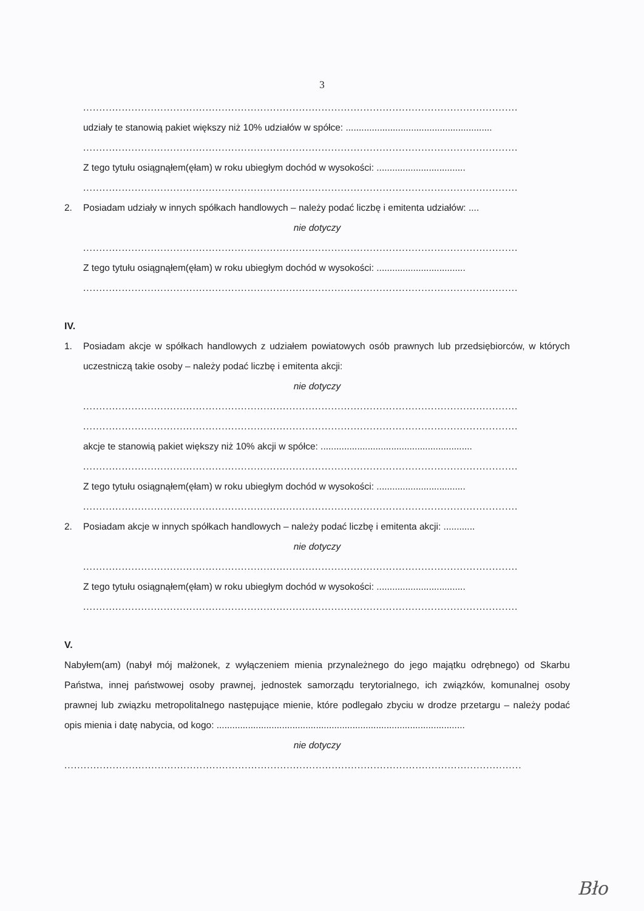3
.......................................................................................................................................
udziały te stanowią pakiet większy niż 10% udziałów w spółce: ........................................................
.......................................................................................................................................
Z tego tytułu osiągnąłem(ęłam) w roku ubiegłym dochód w wysokości: ..................................
.......................................................................................................................................
2. Posiadam udziały w innych spółkach handlowych – należy podać liczbę i emitenta udziałów: ....
nie dotyczy
.......................................................................................................................................
Z tego tytułu osiągnąłem(ęłam) w roku ubiegłym dochód w wysokości: ..................................
.......................................................................................................................................
IV.
1. Posiadam akcje w spółkach handlowych z udziałem powiatowych osób prawnych lub przedsiębiorców, w których uczestniczą takie osoby – należy podać liczbę i emitenta akcji:
nie dotyczy
.......................................................................................................................................
.......................................................................................................................................
akcje te stanowią pakiet większy niż 10% akcji w spółce: ..........................................................
.......................................................................................................................................
Z tego tytułu osiągnąłem(ęłam) w roku ubiegłym dochód w wysokości: ..................................
.......................................................................................................................................
2. Posiadam akcje w innych spółkach handlowych – należy podać liczbę i emitenta akcji: ............
nie dotyczy
.......................................................................................................................................
Z tego tytułu osiągnąłem(ęłam) w roku ubiegłym dochód w wysokości: ..................................
.......................................................................................................................................
V.
Nabyłem(am) (nabył mój małżonek, z wyłączeniem mienia przynależnego do jego majątku odrębnego) od Skarbu Państwa, innej państwowej osoby prawnej, jednostek samorządu terytorialnego, ich związków, komunalnej osoby prawnej lub związku metropolitalnego następujące mienie, które podlegało zbyciu w drodze przetargu – należy podać opis mienia i datę nabycia, od kogo: ...............................................................................................
nie dotyczy
..............................................................................................................................................
Bło